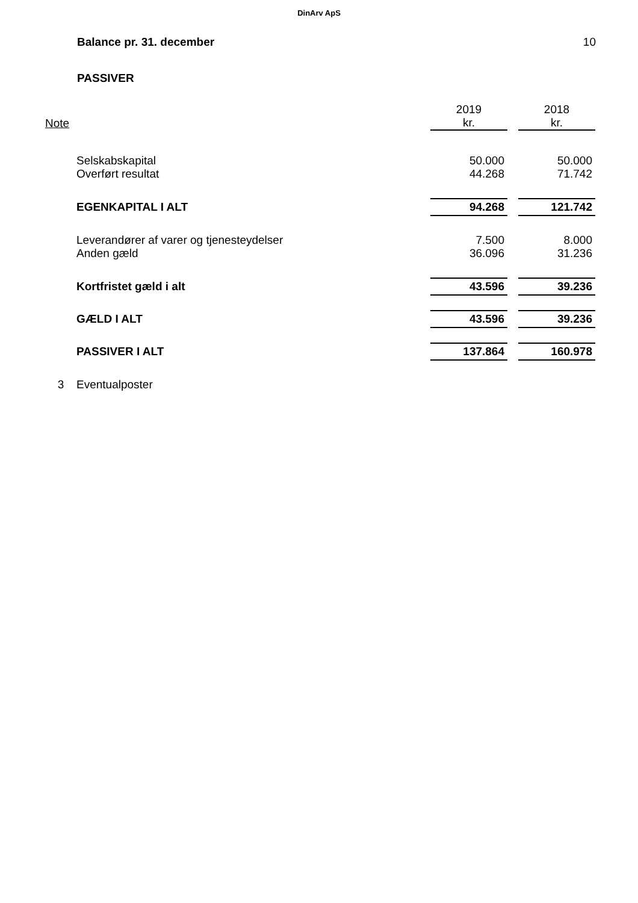DinArv ApS
Balance pr. 31. december 10
PASSIVER
| | | 2019 | | 2018 |
| --- | --- | --- | --- | --- |
| Note | | kr. | | kr. |
| | Selskabskapital | 50.000 | | 50.000 |
| | Overført resultat | 44.268 | | 71.742 |
| | EGENKAPITAL I ALT | 94.268 | | 121.742 |
| | Leverandører af varer og tjenesteydelser | 7.500 | | 8.000 |
| | Anden gæld | 36.096 | | 31.236 |
| | Kortfristet gæld i alt | 43.596 | | 39.236 |
| | GÆLD I ALT | 43.596 | | 39.236 |
| | PASSIVER I ALT | 137.864 | | 160.978 |
| 3 | Eventualposter | | | |